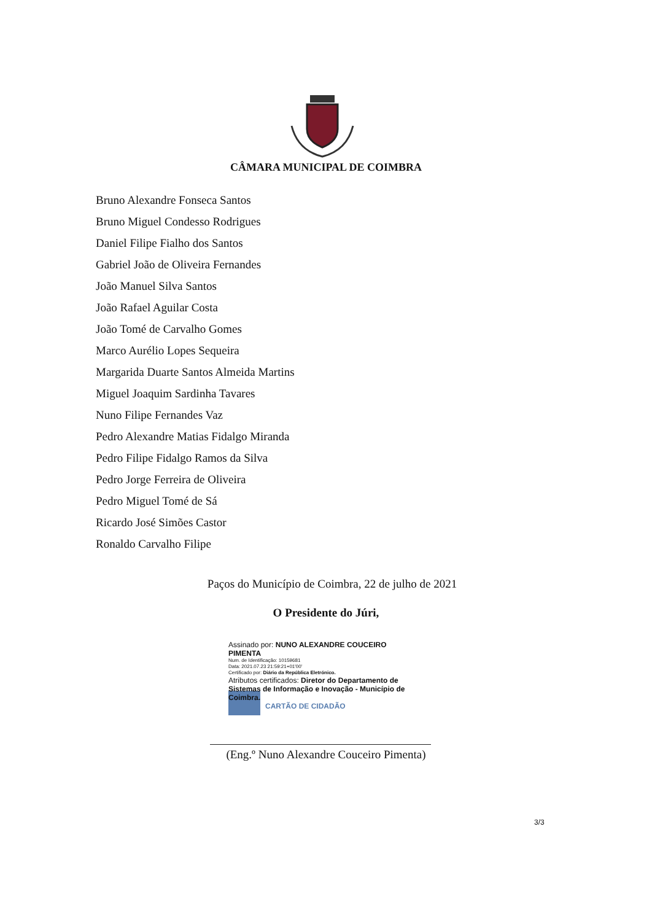CÂMARA MUNICIPAL DE COIMBRA
Bruno Alexandre Fonseca Santos
Bruno Miguel Condesso Rodrigues
Daniel Filipe Fialho dos Santos
Gabriel João de Oliveira Fernandes
João Manuel Silva Santos
João Rafael Aguilar Costa
João Tomé de Carvalho Gomes
Marco Aurélio Lopes Sequeira
Margarida Duarte Santos Almeida Martins
Miguel Joaquim Sardinha Tavares
Nuno Filipe Fernandes Vaz
Pedro Alexandre Matias Fidalgo Miranda
Pedro Filipe Fidalgo Ramos da Silva
Pedro Jorge Ferreira de Oliveira
Pedro Miguel Tomé de Sá
Ricardo José Simões Castor
Ronaldo Carvalho Filipe
Paços do Município de Coimbra, 22 de julho de 2021
O Presidente do Júri,
Assinado por: NUNO ALEXANDRE COUCEIRO PIMENTA
Num. de Identificação: 10159681
Data: 2021.07.23 21:59:21+01'00'
Certificado por: Diário da República Eletrónico.
Atributos certificados: Diretor do Departamento de Sistemas de Informação e Inovação - Município de Coimbra.
CARTÃO DE CIDADÃO
(Eng.º Nuno Alexandre Couceiro Pimenta)
3/3